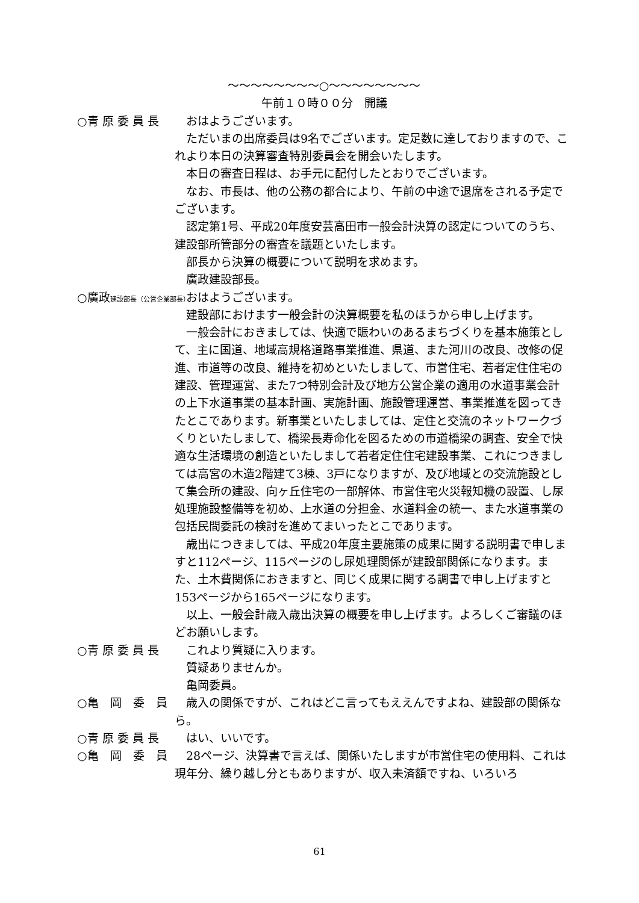～～～～～～～～○～～～～～～～～
午前１０時００分　開議
○青 原 委 員 長 おはようございます。
ただいまの出席委員は9名でございます。定足数に達しておりますので、これより本日の決算審査特別委員会を開会いたします。
本日の審査日程は、お手元に配付したとおりでございます。
なお、市長は、他の公務の都合により、午前の中途で退席をされる予定でございます。
認定第1号、平成20年度安芸高田市一般会計決算の認定についてのうち、建設部所管部分の審査を議題といたします。
部長から決算の概要について説明を求めます。
廣政建設部長。
○廣政建設部長（公営企業部長）
おはようございます。
建設部におけます一般会計の決算概要を私のほうから申し上げます。
一般会計におきましては、快適で賑わいのあるまちづくりを基本施策として、主に国道、地域高規格道路事業推進、県道、また河川の改良、改修の促進、市道等の改良、維持を初めといたしまして、市営住宅、若者定住住宅の建設、管理運営、また7つ特別会計及び地方公営企業の適用の水道事業会計の上下水道事業の基本計画、実施計画、施設管理運営、事業推進を図ってきたとこであります。新事業といたしましては、定住と交流のネットワークづくりといたしまして、橋梁長寿命化を図るための市道橋梁の調査、安全で快適な生活環境の創造といたしまして若者定住住宅建設事業、これにつきましては高宮の木造2階建て3棟、3戸になりますが、及び地域との交流施設として集会所の建設、向ヶ丘住宅の一部解体、市営住宅火災報知機の設置、し尿処理施設整備等を初め、上水道の分担金、水道料金の統一、また水道事業の包括民間委託の検討を進めてまいったとこであります。
歳出につきましては、平成20年度主要施策の成果に関する説明書で申しますと112ページ、115ページのし尿処理関係が建設部関係になります。また、土木費関係におきますと、同じく成果に関する調書で申し上げますと153ページから165ページになります。
以上、一般会計歳入歳出決算の概要を申し上げます。よろしくご審議のほどお願いします。
○青 原 委 員 長 これより質疑に入ります。
質疑ありませんか。
亀岡委員。
○亀　岡　委　員 歳入の関係ですが、これはどこ言ってもええんですよね、建設部の関係なら。
○青 原 委 員 長 はい、いいです。
○亀　岡　委　員 28ページ、決算書で言えば、関係いたしますが市営住宅の使用料、これは現年分、繰り越し分ともありますが、収入未済額ですね、いろいろ
61